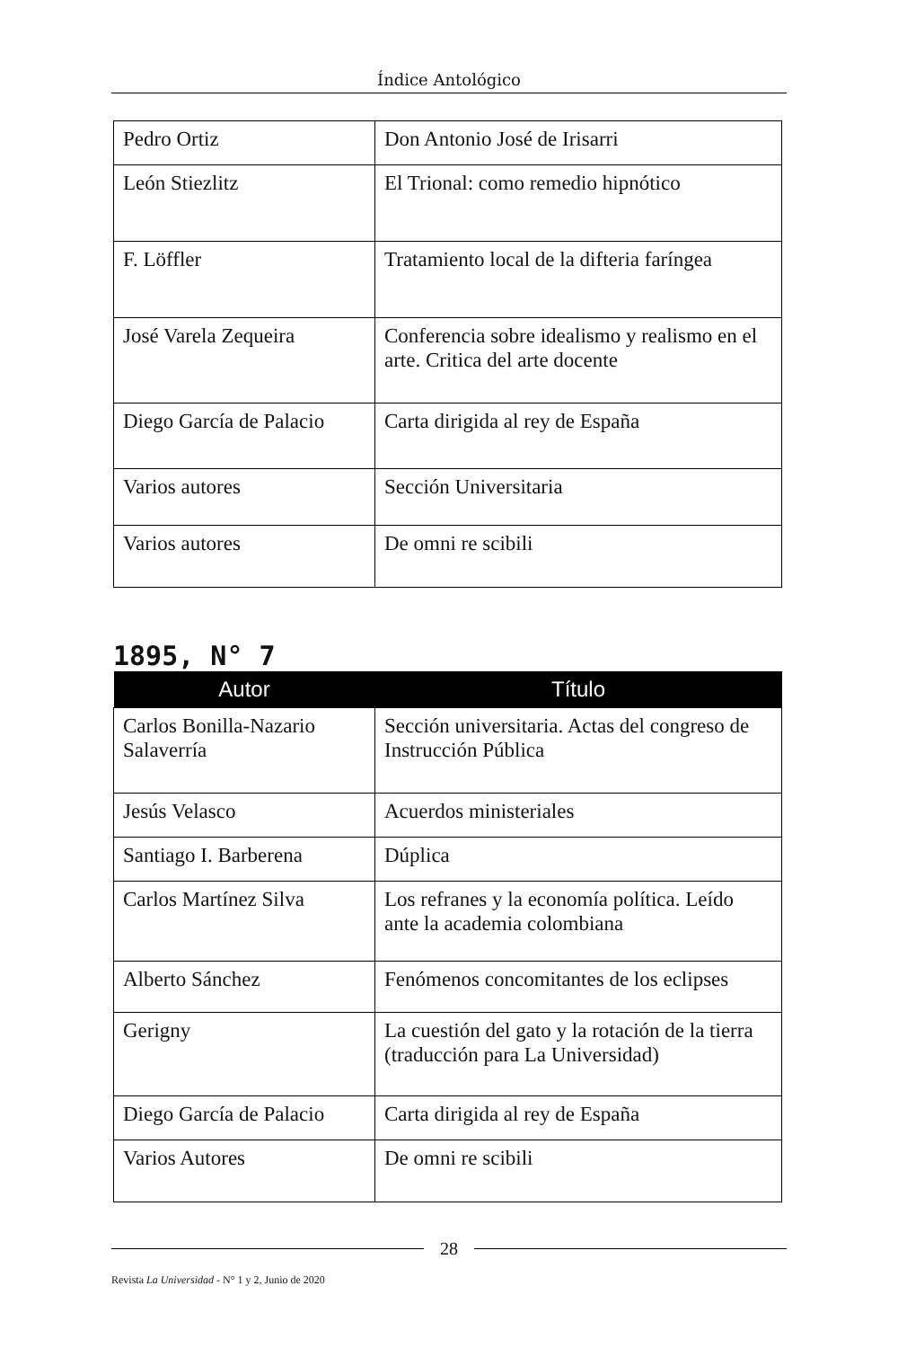Índice Antológico
| Pedro Ortiz | Don Antonio José de Irisarri |
| León Stiezlitz | El Trional: como remedio hipnótico |
| F. Löffler | Tratamiento local de la difteria faríngea |
| José Varela Zequeira | Conferencia sobre idealismo y realismo en el arte. Critica del arte docente |
| Diego García de Palacio | Carta dirigida al rey de España |
| Varios autores | Sección Universitaria |
| Varios autores | De omni re scibili |
1895, N° 7
| Autor | Título |
| --- | --- |
| Carlos Bonilla-Nazario Salaverría | Sección universitaria. Actas del congreso de Instrucción Pública |
| Jesús Velasco | Acuerdos ministeriales |
| Santiago I. Barberena | Dúplica |
| Carlos Martínez Silva | Los refranes y la economía política. Leído ante la academia colombiana |
| Alberto Sánchez | Fenómenos concomitantes de los eclipses |
| Gerigny | La cuestión del gato y la rotación de la tierra (traducción para La Universidad) |
| Diego García de Palacio | Carta dirigida al rey de España |
| Varios Autores | De omni re scibili |
28
Revista La Universidad - N° 1 y 2, Junio de 2020